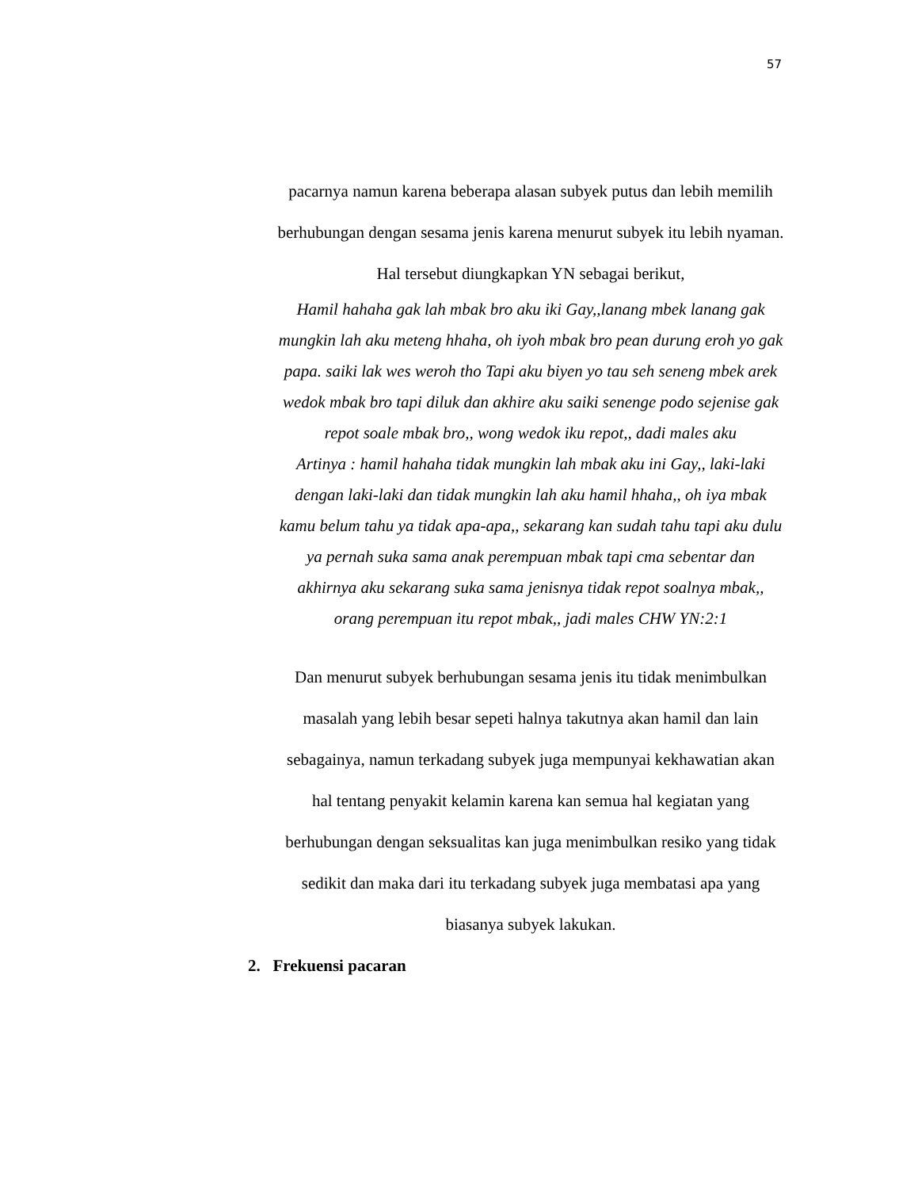57
pacarnya namun karena beberapa alasan subyek putus dan lebih memilih berhubungan dengan sesama jenis karena menurut subyek itu lebih nyaman. Hal tersebut diungkapkan YN sebagai berikut,
Hamil hahaha gak lah mbak bro aku iki Gay,,lanang mbek lanang gak mungkin lah aku meteng hhaha, oh iyoh mbak bro pean durung eroh yo gak papa. saiki lak wes weroh tho Tapi aku biyen yo tau seh seneng mbek arek wedok mbak bro tapi diluk dan akhire aku saiki senenge podo sejenise gak repot soale mbak bro,, wong wedok iku repot,, dadi males aku
Artinya : hamil hahaha tidak mungkin lah mbak aku ini Gay,, laki-laki dengan laki-laki dan tidak mungkin lah aku hamil hhaha,, oh iya mbak kamu belum tahu ya tidak apa-apa,, sekarang kan sudah tahu tapi aku dulu ya pernah suka sama anak perempuan mbak tapi cma sebentar dan akhirnya aku sekarang suka sama jenisnya tidak repot soalnya mbak,, orang perempuan itu repot mbak,, jadi males CHW YN:2:1
Dan menurut subyek berhubungan sesama jenis itu tidak menimbulkan masalah yang lebih besar sepeti halnya takutnya akan hamil dan lain sebagainya, namun terkadang subyek juga mempunyai kekhawatian akan hal tentang penyakit kelamin karena kan semua hal kegiatan yang berhubungan dengan seksualitas kan juga menimbulkan resiko yang tidak sedikit dan maka dari itu terkadang subyek juga membatasi apa yang biasanya subyek lakukan.
2. Frekuensi pacaran